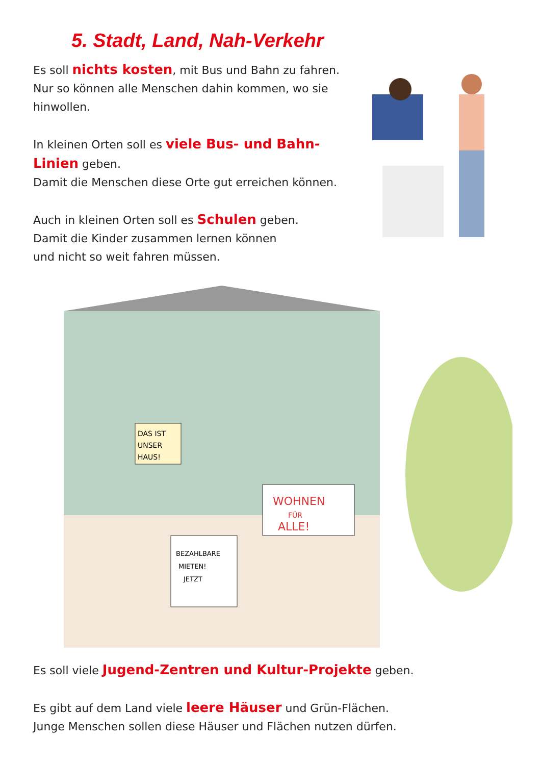5. Stadt, Land, Nah-Verkehr
Es soll nichts kosten, mit Bus und Bahn zu fahren. Nur so können alle Menschen dahin kommen, wo sie hinwollen.
In kleinen Orten soll es viele Bus- und Bahn-Linien geben.
Damit die Menschen diese Orte gut erreichen können.
Auch in kleinen Orten soll es Schulen geben.
Damit die Kinder zusammen lernen können
und nicht so weit fahren müssen.
WOHNEN
FÜR
ALLE!
DAS IST
UNSER
HAUS!
BEZAHLBARE
MIETEN!
JETZT
Es soll viele Jugend-Zentren und Kultur-Projekte geben.
Es gibt auf dem Land viele leere Häuser und Grün-Flächen.
Junge Menschen sollen diese Häuser und Flächen nutzen dürfen.